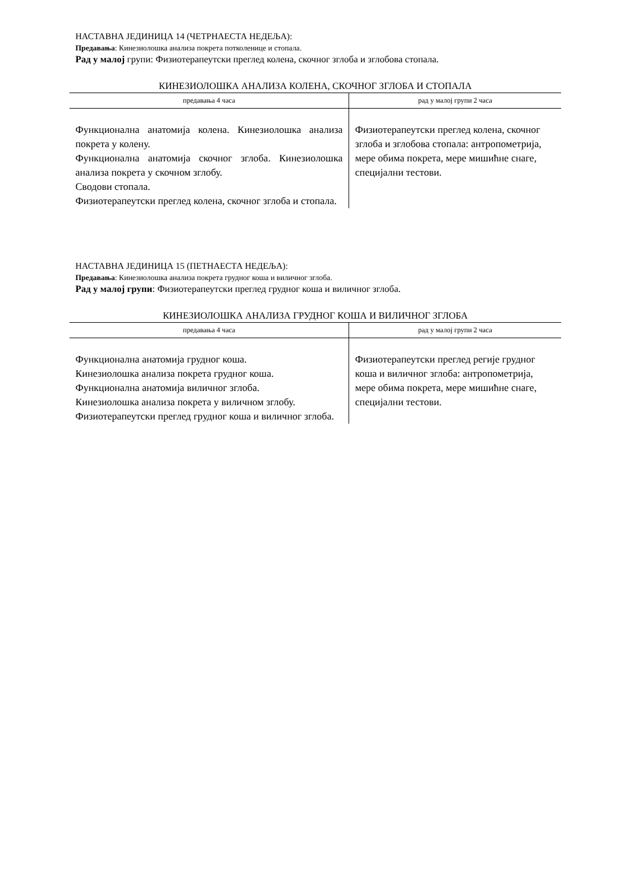НАСТАВНА ЈЕДИНИЦА 14 (ЧЕТРНАЕСТА НЕДЕЉА):
Предавања: Кинезиолошка анализа покрета потколенице и стопала.
Рад у малој групи: Физиотерапеутски преглед колена, скочног зглоба и зглобова стопала.
КИНЕЗИОЛОШКА АНАЛИЗА КОЛЕНА, СКОЧНОГ ЗГЛОБА И СТОПАЛА
| предавања 4 часа | рад у малој групи 2 часа |
| --- | --- |
| Функционална анатомија колена. Кинезиолошка анализа покрета у колену. Функционална анатомија скочног зглоба. Кинезиолошка анализа покрета у скочном зглобу. Сводови стопала. Физиотерапеутски преглед колена, скочног зглоба и стопала. | Физиотерапеутски преглед колена, скочног зглоба и зглобова стопала: антропометрија, мере обима покрета, мере мишићне снаге, специјални тестови. |
НАСТАВНА ЈЕДИНИЦА 15 (ПЕТНАЕСТА НЕДЕЉА):
Предавања: Кинезиолошка анализа покрета грудног коша и виличног зглоба.
Рад у малој групи: Физиотерапеутски преглед грудног коша и виличног зглоба.
КИНЕЗИОЛОШКА АНАЛИЗА ГРУДНОГ КОША И ВИЛИЧНОГ ЗГЛОБА
| предавања 4 часа | рад у малој групи 2 часа |
| --- | --- |
| Функционална анатомија грудног коша. Кинезиолошка анализа покрета грудног коша. Функционална анатомија виличног зглоба. Кинезиолошка анализа покрета у виличном зглобу. Физиотерапеутски преглед грудног коша и виличног зглоба. | Физиотерапеутски преглед регије грудног коша и виличног зглоба: антропометрија, мере обима покрета, мере мишићне снаге, специјални тестови. |